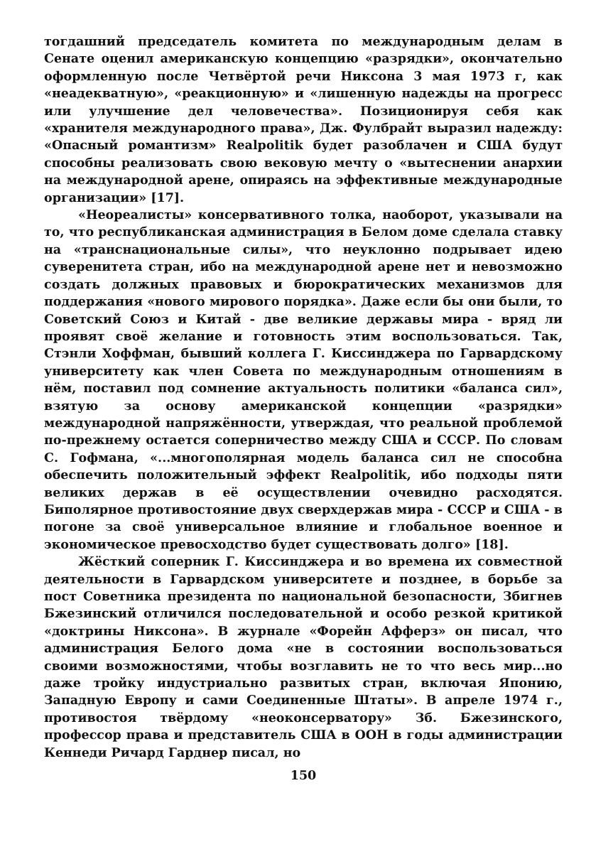тогдашний председатель комитета по международным делам в Сенате оценил американскую концепцию «разрядки», окончательно оформленную после Четвёртой речи Никсона 3 мая 1973 г, как «неадекватную», «реакционную» и «лишенную надежды на прогресс или улучшение дел человечества». Позиционируя себя как «хранителя международного права», Дж. Фулбрайт выразил надежду: «Опасный романтизм» Realpolitik будет разоблачен и США будут способны реализовать свою вековую мечту о «вытеснении анархии на международной арене, опираясь на эффективные международные организации» [17].
«Неореалисты» консервативного толка, наоборот, указывали на то, что республиканская администрация в Белом доме сделала ставку на «транснациональные силы», что неуклонно подрывает идею суверенитета стран, ибо на международной арене нет и невозможно создать должных правовых и бюрократических механизмов для поддержания «нового мирового порядка». Даже если бы они были, то Советский Союз и Китай - две великие державы мира - вряд ли проявят своё желание и готовность этим воспользоваться. Так, Стэнли Хоффман, бывший коллега Г. Киссинджера по Гарвардскому университету как член Совета по международным отношениям в нём, поставил под сомнение актуальность политики «баланса сил», взятую за основу американской концепции «разрядки» международной напряжённости, утверждая, что реальной проблемой по-прежнему остается соперничество между США и СССР. По словам С. Гофмана, «...многополярная модель баланса сил не способна обеспечить положительный эффект Realpolitik, ибо подходы пяти великих держав в её осуществлении очевидно расходятся. Биполярное противостояние двух сверхдержав мира - СССР и США - в погоне за своё универсальное влияние и глобальное военное и экономическое превосходство будет существовать долго» [18].
Жёсткий соперник Г. Киссинджера и во времена их совместной деятельности в Гарвардском университете и позднее, в борьбе за пост Советника президента по национальной безопасности, Збигнев Бжезинский отличился последовательной и особо резкой критикой «доктрины Никсона». В журнале «Форейн Афферз» он писал, что администрация Белого дома «не в состоянии воспользоваться своими возможностями, чтобы возглавить не то что весь мир...но даже тройку индустриально развитых стран, включая Японию, Западную Европу и сами Соединенные Штаты». В апреле 1974 г., противостоя твёрдому «неоконсерватору» Зб. Бжезинского, профессор права и представитель США в ООН в годы администрации Кеннеди Ричард Гарднер писал, но
150